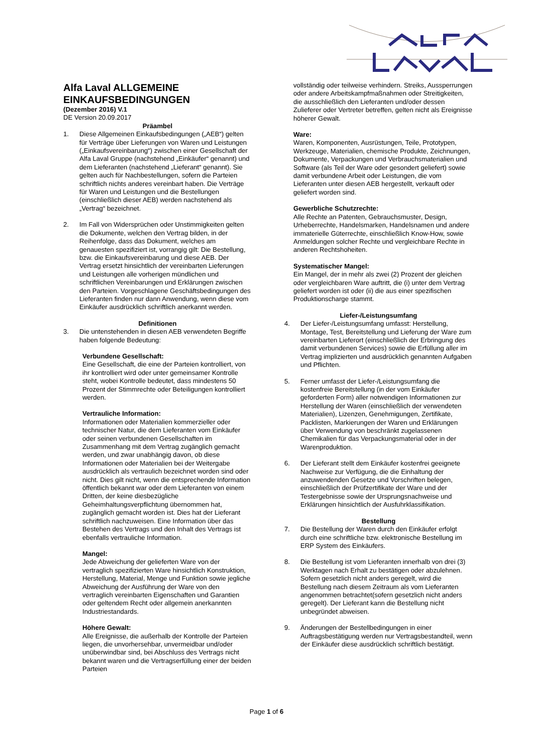Alfa Laval ALLGEMEINE EINKAUFSBEDINGUNGEN
(Dezember 2016) V.1
DE Version 20.09.2017
Präambel
1. Diese Allgemeinen Einkaufsbedingungen („AEB“) gelten für Verträge über Lieferungen von Waren und Leistungen („Einkaufsvereinbarung“) zwischen einer Gesellschaft der Alfa Laval Gruppe (nachstehend „Einkäufer“ genannt) und dem Lieferanten (nachstehend „Lieferant“ genannt). Sie gelten auch für Nachbestellungen, sofern die Parteien schriftlich nichts anderes vereinbart haben. Die Verträge für Waren und Leistungen und die Bestellungen (einschließlich dieser AEB) werden nachstehend als „Vertrag“ bezeichnet.
2. Im Fall von Widersprüchen oder Unstimmigkeiten gelten die Dokumente, welchen den Vertrag bilden, in der Reihenfolge, dass das Dokument, welches am genauesten spezifiziert ist, vorrangig gilt: Die Bestellung, bzw. die Einkaufsvereinbarung und diese AEB. Der Vertrag ersetzt hinsichtlich der vereinbarten Lieferungen und Leistungen alle vorherigen mündlichen und schriftlichen Vereinbarungen und Erklärungen zwischen den Parteien. Vorgeschlagene Geschäftsbedingungen des Lieferanten finden nur dann Anwendung, wenn diese vom Einkäufer ausdrücklich schriftlich anerkannt werden.
Definitionen
3. Die untenstehenden in diesen AEB verwendeten Begriffe haben folgende Bedeutung:
Verbundene Gesellschaft:
Eine Gesellschaft, die eine der Parteien kontrolliert, von ihr kontrolliert wird oder unter gemeinsamer Kontrolle steht, wobei Kontrolle bedeutet, dass mindestens 50 Prozent der Stimmrechte oder Beteiligungen kontrolliert werden.
Vertrauliche Information:
Informationen oder Materialien kommerzieller oder technischer Natur, die dem Lieferanten vom Einkäufer oder seinen verbundenen Gesellschaften im Zusammenhang mit dem Vertrag zugänglich gemacht werden, und zwar unabhängig davon, ob diese Informationen oder Materialien bei der Weitergabe ausdrücklich als vertraulich bezeichnet worden sind oder nicht. Dies gilt nicht, wenn die entsprechende Information öffentlich bekannt war oder dem Lieferanten von einem Dritten, der keine diesbezügliche Geheimhaltungsverpflichtung übernommen hat, zugänglich gemacht worden ist. Dies hat der Lieferant schriftlich nachzuweisen. Eine Information über das Bestehen des Vertrags und den Inhalt des Vertrags ist ebenfalls vertrauliche Information.
Mangel:
Jede Abweichung der gelieferten Ware von der vertraglich spezifizierten Ware hinsichtlich Konstruktion, Herstellung, Material, Menge und Funktion sowie jegliche Abweichung der Ausführung der Ware von den vertraglich vereinbarten Eigenschaften und Garantien oder geltendem Recht oder allgemein anerkannten Industriestandards.
Höhere Gewalt:
Alle Ereignisse, die außerhalb der Kontrolle der Parteien liegen, die unvorhersehbar, unvermeidbar und/oder unüberwindbar sind, bei Abschluss des Vertrags nicht bekannt waren und die Vertragserfüllung einer der beiden Parteien
vollständig oder teilweise verhindern. Streiks, Aussperrungen oder andere Arbeitskampfmaßnahmen oder Streitigkeiten, die ausschließlich den Lieferanten und/oder dessen Zulieferer oder Vertreter betreffen, gelten nicht als Ereignisse höherer Gewalt.
Ware:
Waren, Komponenten, Ausrüstungen, Teile, Prototypen, Werkzeuge, Materialien, chemische Produkte, Zeichnungen, Dokumente, Verpackungen und Verbrauchsmaterialien und Software (als Teil der Ware oder gesondert geliefert) sowie damit verbundene Arbeit oder Leistungen, die vom Lieferanten unter diesen AEB hergestellt, verkauft oder geliefert worden sind.
Gewerbliche Schutzrechte:
Alle Rechte an Patenten, Gebrauchsmuster, Design, Urheberrechte, Handelsmarken, Handelsnamen und andere immaterielle Güterrechte, einschließlich Know-How, sowie Anmeldungen solcher Rechte und vergleichbare Rechte in anderen Rechtshoheiten.
Systematischer Mangel:
Ein Mangel, der in mehr als zwei (2) Prozent der gleichen oder vergleichbaren Ware auftritt, die (i) unter dem Vertrag geliefert worden ist oder (ii) die aus einer spezifischen Produktionscharge stammt.
Liefer-/Leistungsumfang
4. Der Liefer-/Leistungsumfang umfasst: Herstellung, Montage, Test, Bereitstellung und Lieferung der Ware zum vereinbarten Lieferort (einschließlich der Erbringung des damit verbundenen Services) sowie die Erfüllung aller im Vertrag implizierten und ausdrücklich genannten Aufgaben und Pflichten.
5. Ferner umfasst der Liefer-/Leistungsumfang die kostenfreie Bereitstellung (in der vom Einkäufer geforderten Form) aller notwendigen Informationen zur Herstellung der Waren (einschließlich der verwendeten Materialien), Lizenzen, Genehmigungen, Zertifikate, Packlisten, Markierungen der Waren und Erklärungen über Verwendung von beschränkt zugelassenen Chemikalien für das Verpackungsmaterial oder in der Warenproduktion.
6. Der Lieferant stellt dem Einkäufer kostenfrei geeignete Nachweise zur Verfügung, die die Einhaltung der anzuwendenden Gesetze und Vorschriften belegen, einschließlich der Prüfzertifikate der Ware und der Testergebnisse sowie der Ursprungsnachweise und Erklärungen hinsichtlich der Ausfuhrklassifikation.
Bestellung
7. Die Bestellung der Waren durch den Einkäufer erfolgt durch eine schriftliche bzw. elektronische Bestellung im ERP System des Einkäufers.
8. Die Bestellung ist vom Lieferanten innerhalb von drei (3) Werktagen nach Erhalt zu bestätigen oder abzulehnen. Sofern gesetzlich nicht anders geregelt, wird die Bestellung nach diesem Zeitraum als vom Lieferanten angenommen betrachtet(sofern gesetzlich nicht anders geregelt). Der Lieferant kann die Bestellung nicht unbegründet abweisen.
9. Änderungen der Bestellbedingungen in einer Auftragsbestätigung werden nur Vertragsbestandteil, wenn der Einkäufer diese ausdrücklich schriftlich bestätigt.
Page 1 of 6